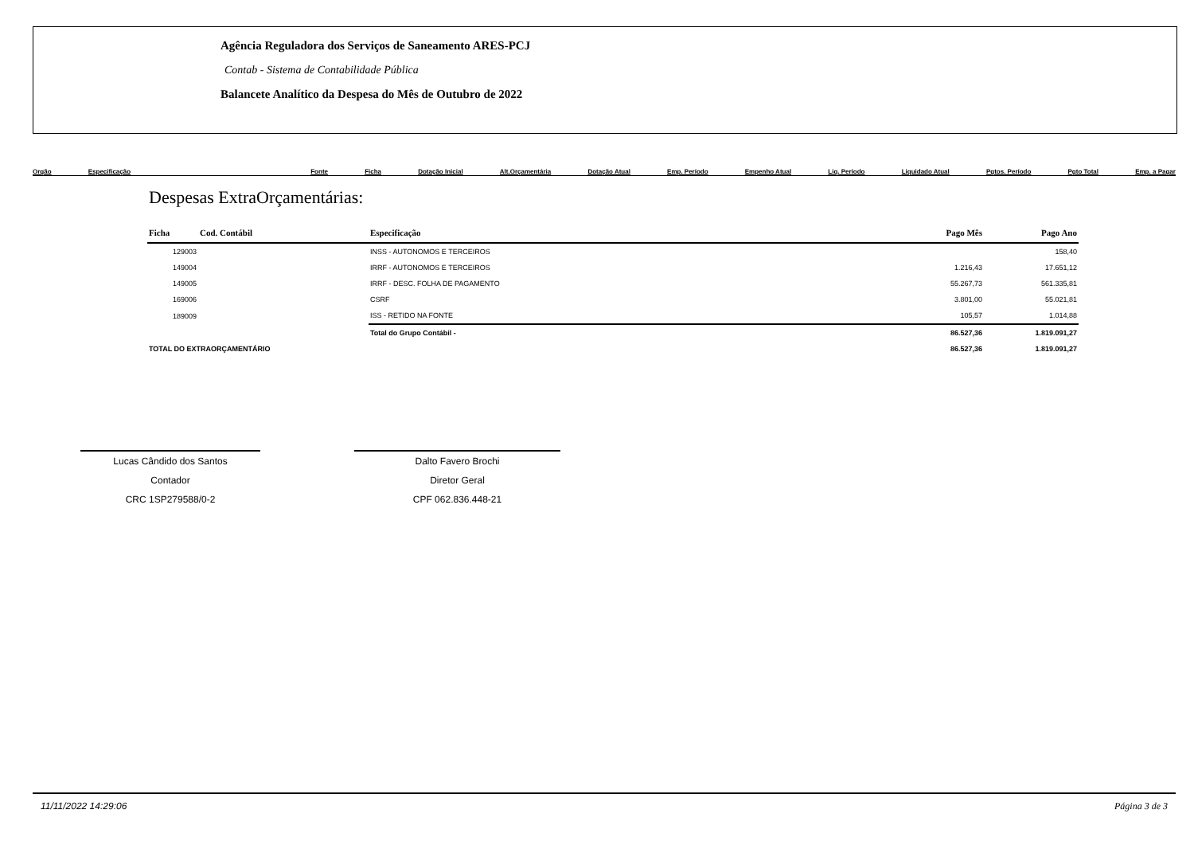Agência Reguladora dos Serviços de Saneamento ARES-PCJ
Contab - Sistema de Contabilidade Pública
Balancete Analítico da Despesa do Mês de Outubro de 2022
Orgão Especificação Fonte Ficha Dotação Inicial Alt.Orçamentária Dotação Atual Emp. Período Empenho Atual Liq. Período Liquidado Atual Pgtos. Período Pgto Total Emp. a Pagar
Despesas ExtraOrçamentárias:
| Ficha | Cod. Contábil | Especificação | Pago Mês | Pago Ano |
| --- | --- | --- | --- | --- |
| 129003 | | INSS - AUTONOMOS E TERCEIROS | | 158,40 |
| 149004 | | IRRF - AUTONOMOS E TERCEIROS | 1.216,43 | 17.651,12 |
| 149005 | | IRRF - DESC. FOLHA DE PAGAMENTO | 55.267,73 | 561.335,81 |
| 169006 | | CSRF | 3.801,00 | 55.021,81 |
| 189009 | | ISS - RETIDO NA FONTE | 105,57 | 1.014,88 |
| | | Total do Grupo Contábil - | 86.527,36 | 1.819.091,27 |
| TOTAL DO EXTRAORÇAMENTÁRIO | | | 86.527,36 | 1.819.091,27 |
Lucas Cândido dos Santos
Contador
CRC 1SP279588/0-2
Dalto Favero Brochi
Diretor Geral
CPF 062.836.448-21
11/11/2022 14:29:06 Página 3 de 3